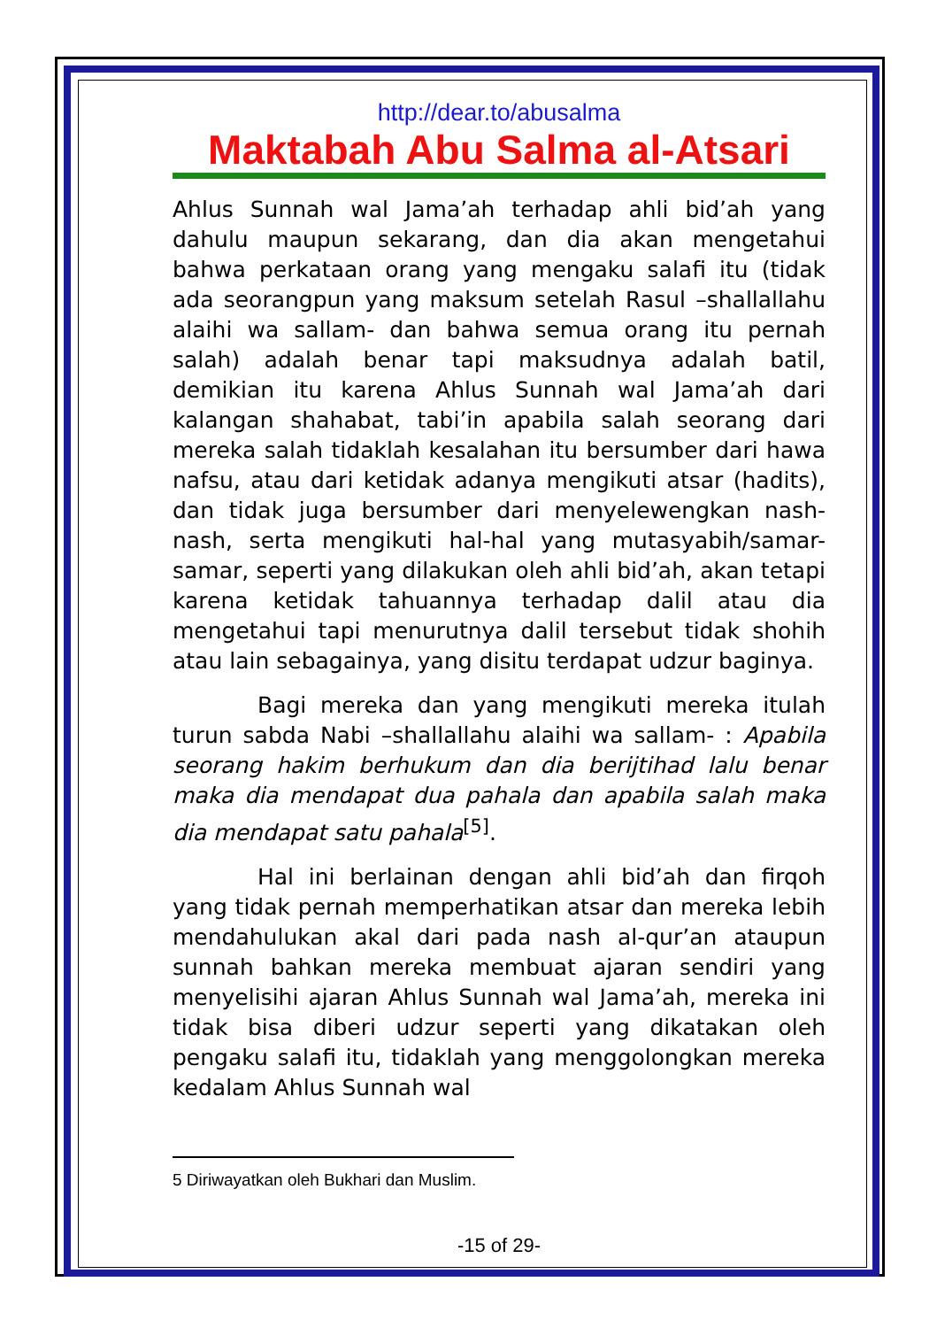http://dear.to/abusalma
Maktabah Abu Salma al-Atsari
Ahlus Sunnah wal Jama’ah terhadap ahli bid’ah yang dahulu maupun sekarang, dan dia akan mengetahui bahwa perkataan orang yang mengaku salafi itu (tidak ada seorangpun yang maksum setelah Rasul –shallallahu alaihi wa sallam- dan bahwa semua orang itu pernah salah) adalah benar tapi maksudnya adalah batil, demikian itu karena Ahlus Sunnah wal Jama’ah dari kalangan shahabat, tabi’in apabila salah seorang dari mereka salah tidaklah kesalahan itu bersumber dari hawa nafsu, atau dari ketidak adanya mengikuti atsar (hadits), dan tidak juga bersumber dari menyelewengkan nash-nash, serta mengikuti hal-hal yang mutasyabih/samar-samar, seperti yang dilakukan oleh ahli bid’ah, akan tetapi karena ketidak tahuannya terhadap dalil atau dia mengetahui tapi menurutnya dalil tersebut tidak shohih atau lain sebagainya, yang disitu terdapat udzur baginya.
Bagi mereka dan yang mengikuti mereka itulah turun sabda Nabi –shallallahu alaihi wa sallam- : Apabila seorang hakim berhukum dan dia berijtihad lalu benar maka dia mendapat dua pahala dan apabila salah maka dia mendapat satu pahala<sup>[5]</sup>.
Hal ini berlainan dengan ahli bid’ah dan firqoh yang tidak pernah memperhatikan atsar dan mereka lebih mendahulukan akal dari pada nash al-qur’an ataupun sunnah bahkan mereka membuat ajaran sendiri yang menyelisihi ajaran Ahlus Sunnah wal Jama’ah, mereka ini tidak bisa diberi udzur seperti yang dikatakan oleh pengaku salafi itu, tidaklah yang menggolongkan mereka kedalam Ahlus Sunnah wal
5 Diriwayatkan oleh Bukhari dan Muslim.
-15 of 29-